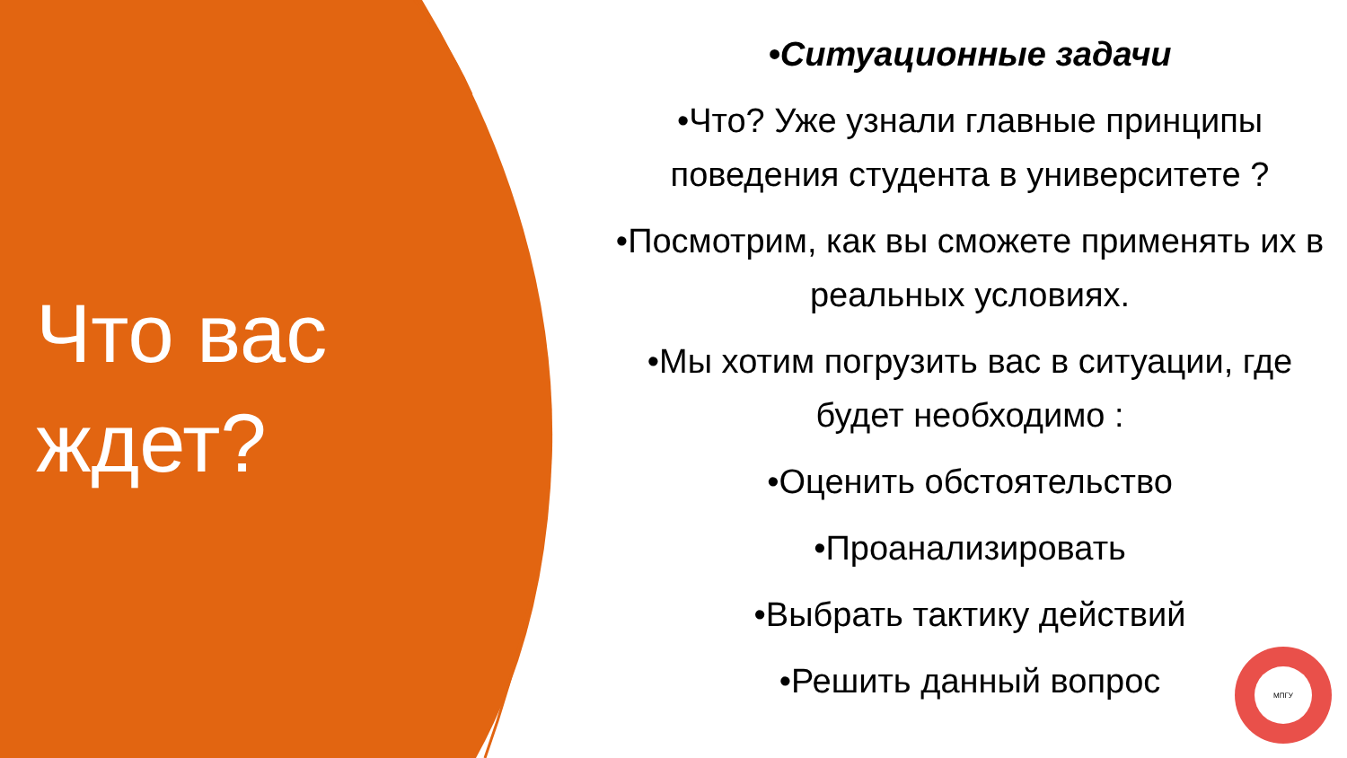Что вас ждет?
•Ситуационные задачи
•Что? Уже узнали главные принципы поведения студента в университете ?
•Посмотрим, как вы сможете применять их в реальных условиях.
•Мы хотим погрузить вас в ситуации, где будет необходимо :
•Оценить обстоятельство
•Проанализировать
•Выбрать тактику действий
•Решить данный вопрос
МПГУ